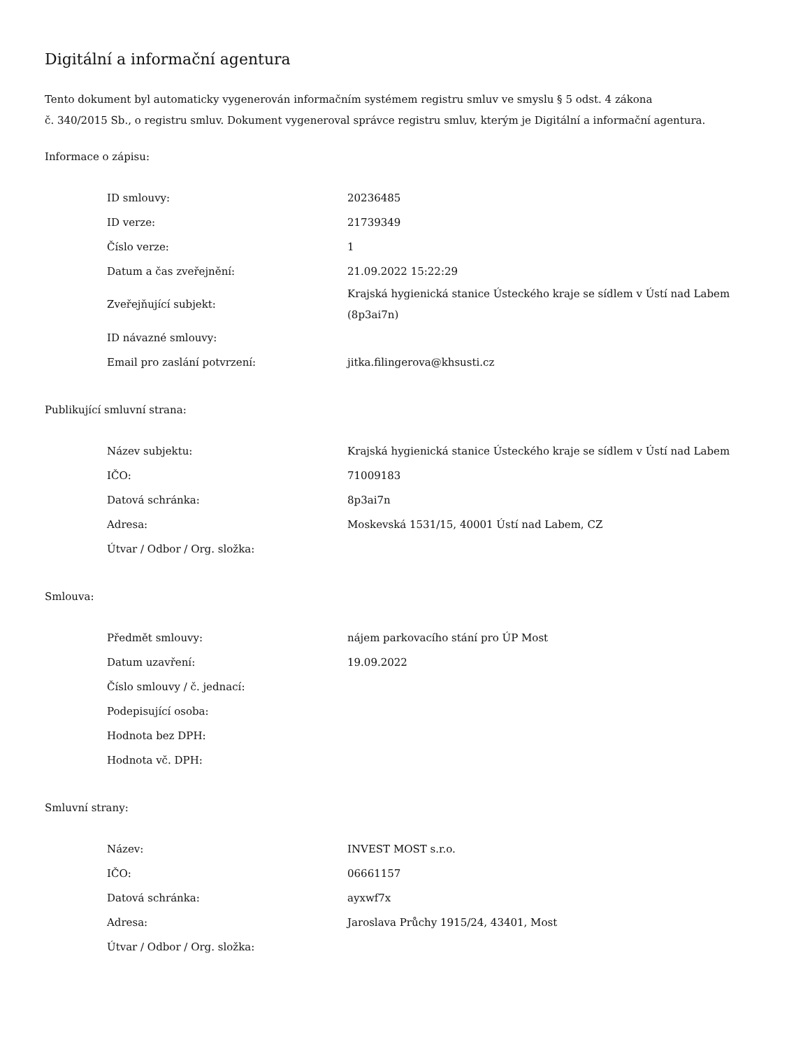Digitální a informační agentura
Tento dokument byl automaticky vygenerován informačním systémem registru smluv ve smyslu § 5 odst. 4 zákona
č. 340/2015 Sb., o registru smluv. Dokument vygeneroval správce registru smluv, kterým je Digitální a informační agentura.
Informace o zápisu:
| ID smlouvy: | 20236485 |
| ID verze: | 21739349 |
| Číslo verze: | 1 |
| Datum a čas zveřejnění: | 21.09.2022 15:22:29 |
| Zveřejňující subjekt: | Krajská hygienická stanice Ústeckého kraje se sídlem v Ústí nad Labem (8p3ai7n) |
| ID návazné smlouvy: | |
| Email pro zaslání potvrzení: | jitka.filingerova@khsusti.cz |
Publikující smluvní strana:
| Název subjektu: | Krajská hygienická stanice Ústeckého kraje se sídlem v Ústí nad Labem |
| IČO: | 71009183 |
| Datová schránka: | 8p3ai7n |
| Adresa: | Moskevská 1531/15, 40001 Ústí nad Labem, CZ |
| Útvar / Odbor / Org. složka: | |
Smlouva:
| Předmět smlouvy: | nájem parkovacího stání pro ÚP Most |
| Datum uzavření: | 19.09.2022 |
| Číslo smlouvy / č. jednací: | |
| Podepisující osoba: | |
| Hodnota bez DPH: | |
| Hodnota vč. DPH: | |
Smluvní strany:
| Název: | INVEST MOST s.r.o. |
| IČO: | 06661157 |
| Datová schránka: | ayxwf7x |
| Adresa: | Jaroslava Průchy 1915/24, 43401, Most |
| Útvar / Odbor / Org. složka: | |